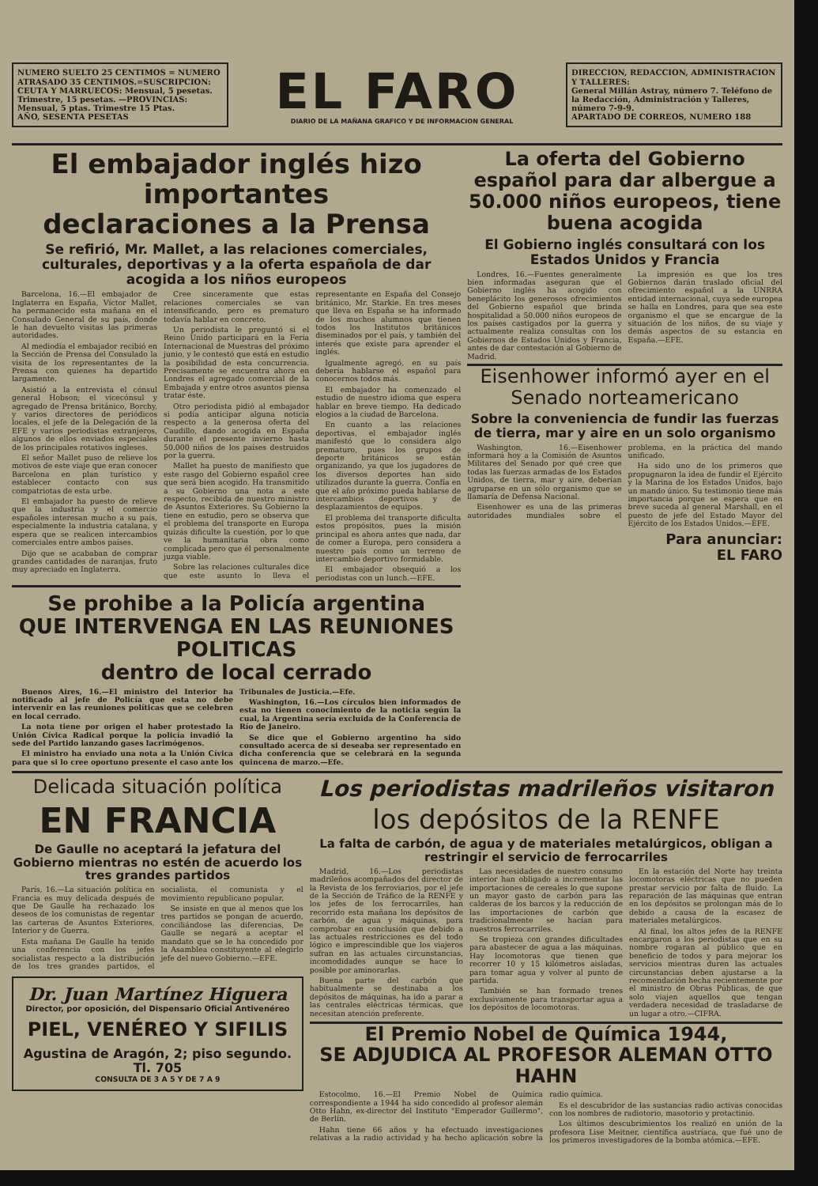NUMERO SUELTO 25 CENTIMOS = NUMERO ATRASADO 35 CENTIMOS.=SUSCRIPCION: CEUTA Y MARRUECOS: Mensual, 5 pesetas. Trimestre, 15 pesetas. —PROVINCIAS: Mensual, 5 ptas. Trimestre 15 Ptas.
AÑO, SESENTA PESETAS
EL FARO
DIARIO DE LA MAÑANA GRAFICO Y DE INFORMACION GENERAL
DIRECCION, REDACCION, ADMINISTRACION Y TALLERES:
General Millán Astray, número 7. Teléfono de la Redacción, Administración y Talleres, número 7-9-9.
APARTADO DE CORREOS, NUMERO 188
El embajador inglés hizo importantes
declaraciones a la Prensa
Se refirió, Mr. Mallet, a las relaciones comerciales, culturales, deportivas y a la oferta española de dar acogida a los niños europeos
Barcelona, 16.—El embajador de Inglaterra en España, Víctor Mallet, ha permanecido esta mañana en el Consulado General de su país, donde le han devuelto visitas las primeras autoridades.
Al mediodía el embajador recibió en la Sección de Prensa del Consulado la visita de los representantes de la Prensa con quienes ha departido largamente.
Asistió a la entrevista el cónsul general Hobson; el vicecónsul y agregado de Prensa británico, Borchy, y varios directores de periódicos locales, el jefe de la Delegación de la EFE y varios periodistas extranjeros, algunos de ellos enviados especiales de los principales rotativos ingleses.
El señor Mallet puso de relieve los motivos de este viaje que eran conocer Barcelona en plan turístico y establecer contacto con sus compatriotas de esta urbe.
El embajador ha puesto de relieve que la industria y el comercio españoles interesan mucho a su país, especialmente la industria catalana, y espera que se realicen intercambios comerciales entre ambos países.
Dijo que se acababan de comprar grandes cantidades de naranjas, fruto muy apreciado en Inglaterra.
Cree sinceramente que estas relaciones comerciales se van intensificando, pero es prematuro todavía hablar en concreto.
Un periodista le preguntó si el Reino Unido participará en la Feria Internacional de Muestras del próximo junio, y le contestó que está en estudio la posibilidad de esta concurrencia. Precisamente se encuentra ahora en Londres el agregado comercial de la Embajada y entre otros asuntos piensa tratar éste.
Otro periodista pidió al embajador si podía anticipar alguna noticia respecto a la generosa oferta del Caudillo, dando acogida en España durante el presente invierno hasta 50.000 niños de los países destruidos por la guerra.
Mallet ha puesto de manifiesto que este rasgo del Gobierno español cree que será bien acogido. Ha transmitido a su Gobierno una nota a este respecto, recibida de nuestro ministro de Asuntos Exteriores. Su Gobierno la tiene en estudio, pero se observa que el problema del transporte en Europa quizás dificulte la cuestión, por lo que ve la humanitaria obra como complicada pero que él personalmente juzga viable.
Sobre las relaciones culturales dice que este asunto lo lleva el representante en España del Consejo británico, Mr. Starkie. En tres meses que lleva en España se ha informado de los muchos alumnos que tienen todos los Institutos británicos diseminados por el país, y también del interés que existe para aprender el inglés.
Igualmente agregó, en su país debería hablarse el español para conocernos todos más.
El embajador ha comenzado el estudio de nuestro idioma que espera hablar en breve tiempo. Ha dedicado elogios a la ciudad de Barcelona.
En cuanto a las relaciones deportivas, el embajador inglés manifestó que lo considera algo prematuro, pues los grupos de deporte británicos se están organizando, ya que los jugadores de los diversos deportes han sido utilizados durante la guerra. Confía en que el año próximo pueda hablarse de intercambios deportivos y de desplazamientos de equipos.
El problema del transporte dificulta estos propósitos, pues la misión principal es ahora antes que nada, dar de comer a Europa, pero considera a nuestro país como un terreno de intercambio deportivo formidable.
El embajador obsequió a los periodistas con un lunch.—EFE.
Se prohibe a la Policía argentina
QUE INTERVENGA EN LAS REUNIONES POLITICAS
dentro de local cerrado
Buenos Aires, 16.—El ministro del Interior ha notificado al jefe de Policía que esta no debe intervenir en las reuniones políticas que se celebren en local cerrado.
La nota tiene por origen el haber protestado la Unión Cívica Radical porque la policía invadió la sede del Partido lanzando gases lacrimógenos.
El ministro ha enviado una nota a la Unión Cívica para que si lo cree oportuno presente el caso ante los Tribunales de Justicia.—Efe.
Washington, 16.—Los círculos bien informados de esta no tienen conocimiento de la noticia según la cual, la Argentina sería excluida de la Conferencia de Río de Janeiro.
Se dice que el Gobierno argentino ha sido consultado acerca de si deseaba ser representado en dicha conferencia que se celebrará en la segunda quincena de marzo.—Efe.
La oferta del Gobierno español para dar albergue a 50.000 niños europeos, tiene buena acogida
El Gobierno inglés consultará con los Estados Unidos y Francia
Londres, 16.—Fuentes generalmente bien informadas aseguran que el Gobierno inglés ha acogido con beneplácito los generosos ofrecimientos del Gobierno español que brinda hospitalidad a 50.000 niños europeos de los países castigados por la guerra y actualmente realiza consultas con los Gobiernos de Estados Unidos y Francia, antes de dar contestación al Gobierno de Madrid.
La impresión es que los tres Gobiernos darán traslado oficial del ofrecimiento español a la UNRRA entidad internacional, cuya sede europea se halla en Londres, para que sea este organismo el que se encargue de la situación de los niños, de su viaje y demás aspectos de su estancia en España.—EFE.
Eisenhower informó ayer en el Senado norteamericano
Sobre la conveniencia de fundir las fuerzas de tierra, mar y aire en un solo organismo
Washington, 16.—Eisenhower informará hoy a la Comisión de Asuntos Militares del Senado por qué cree que todas las fuerzas armadas de los Estados Unidos, de tierra, mar y aire, deberían agruparse en un sólo organismo que se llamaría de Defensa Nacional.
Eisenhower es una de las primeras autoridades mundiales sobre el problema, en la práctica del mando unificado.
Ha sido uno de los primeros que propugnaron la idea de fundir el Ejército y la Marina de los Estados Unidos, bajo un mando único. Su testimonio tiene más importancia porque se espera que en breve suceda al general Marshall, en el puesto de jefe del Estado Mayor del Ejército de los Estados Unidos.—EFE.
Para anunciar:
EL FARO
Delicada situación política
EN FRANCIA
De Gaulle no aceptará la jefatura del Gobierno mientras no estén de acuerdo los tres grandes partidos
París, 16.—La situación política en Francia es muy delicada después de que De Gaulle ha rechazado los deseos de los comunistas de regentar las carteras de Asuntos Exteriores, Interior y de Guerra.
Esta mañana De Gaulle ha tenido una conferencia con los jefes socialistas respecto a la distribución de los tres grandes partidos, el socialista, el comunista y el movimiento republicano popular.
Se insiste en que al menos que los tres partidos se pongan de acuerdo, conciliándose las diferencias, De Gaulle se negará a aceptar el mandato que se le ha concedido por la Asamblea constituyente al elegirlo jefe del nuevo Gobierno.—EFE.
Dr. Juan Martínez Higuera
Director, por oposición, del Dispensario Oficial Antivenéreo
PIEL, VENÉREO Y SIFILIS
Agustina de Aragón, 2; piso segundo. Tl. 705
CONSULTA DE 3 A 5 Y DE 7 A 9
Los periodistas madrileños visitaron
los depósitos de la RENFE
La falta de carbón, de agua y de materiales metalúrgicos, obligan a restringir el servicio de ferrocarriles
Madrid, 16.—Los periodistas madrileños acompañados del director de la Revista de los ferroviarios, por el jefe de la Sección de Tráfico de la RENFE y los jefes de los ferrocarriles, han recorrido esta mañana los depósitos de carbón, de agua y máquinas, para comprobar en conclusión que debido a las actuales restricciones es del todo lógico e imprescindible que los viajeros sufran en las actuales circunstancias, incomodidades aunque se hace lo posible por aminorarlas.
Buena parte del carbón que habitualmente se destinaba a los depósitos de máquinas, ha ido a parar a las centrales eléctricas térmicas, que necesitan atención preferente.
Las necesidades de nuestro consumo interior han obligado a incrementar las importaciones de cereales lo que supone un mayor gasto de carbón para las calderas de los barcos y la reducción de las importaciones de carbón que tradicionalmente se hacían para nuestros ferrocarriles.
Se tropieza con grandes dificultades para abastecer de agua a las máquinas. Hay locomotoras que tienen que recorrer 10 y 15 kilómetros aisladas, para tomar agua y volver al punto de partida.
También se han formado trenes exclusivamente para transportar agua a los depósitos de locomotoras.
En la estación del Norte hay treinta locomotoras eléctricas que no pueden prestar servicio por falta de fluido. La reparación de las máquinas que entran en los depósitos se prolongan más de lo debido a causa de la escasez de materiales metalúrgicos.
Al final, los altos jefes de la RENFE encargaron a los periodistas que en su nombre rogaran al público que en beneficio de todos y para mejorar los servicios mientras duren las actuales circunstancias deben ajustarse a la recomendación hecha recientemente por el ministro de Obras Públicas, de que solo viajen aquellos que tengan verdadera necesidad de trasladarse de un lugar a otro.—CIFRA.
El Premio Nobel de Química 1944,
SE ADJUDICA AL PROFESOR ALEMAN OTTO HAHN
Estocolmo, 16.—El Premio Nobel de Química correspondiente a 1944 ha sido concedido al profesor alemán Otto Hahn, ex-director del Instituto "Emperador Guillermo", de Berlín.
Hahn tiene 66 años y ha efectuado investigaciones relativas a la radio actividad y ha hecho aplicación sobre la radio química.
Es el descubridor de las sustancias radio activas conocidas con los nombres de radiotorio, masotorio y protactinio.
Los últimos descubrimientos los realizó en unión de la profesora Lise Meitner, científica austríaca, que fué uno de los primeros investigadores de la bomba atómica.—EFE.